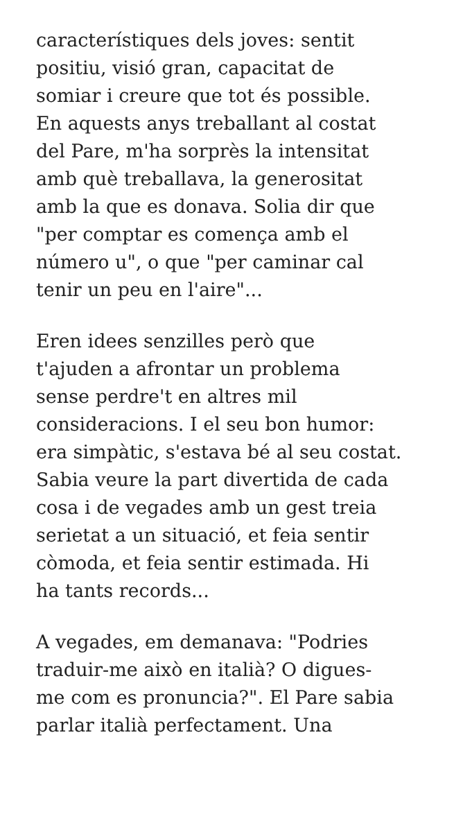característiques dels joves: sentit
positiu, visió gran, capacitat de
somiar i creure que tot és possible.
En aquests anys treballant al costat
del Pare, m'ha sorprès la intensitat
amb què treballava, la generositat
amb la que es donava. Solia dir que
"per comptar es comença amb el
número u", o que "per caminar cal
tenir un peu en l'aire"...
Eren idees senzilles però que
t'ajuden a afrontar un problema
sense perdre't en altres mil
consideracions. I el seu bon humor:
era simpàtic, s'estava bé al seu costat.
Sabia veure la part divertida de cada
cosa i de vegades amb un gest treia
serietat a un situació, et feia sentir
còmoda, et feia sentir estimada. Hi
ha tants records...
A vegades, em demanava: "Podries
traduir-me això en italià? O digues-
me com es pronuncia?". El Pare sabia
parlar italià perfectament. Una